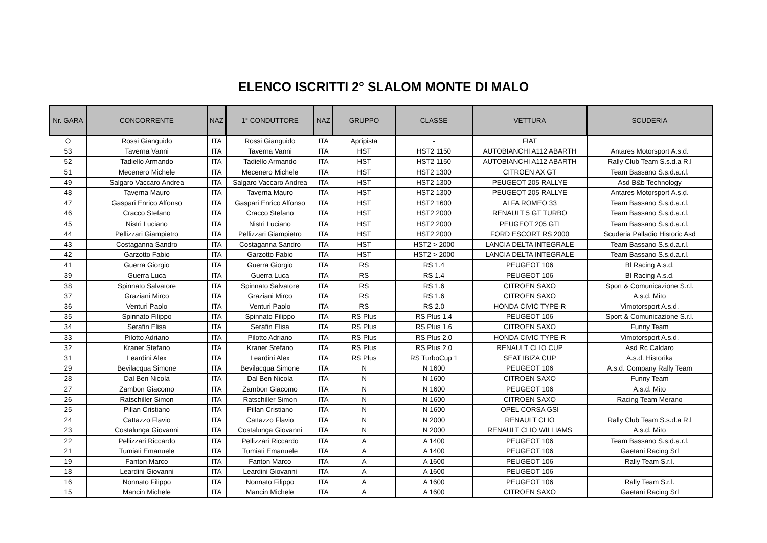ELENCO ISCRITTI 2° SLALOM MONTE DI MALO
| Nr. GARA | CONCORRENTE | NAZ | 1° CONDUTTORE | NAZ | GRUPPO | CLASSE | VETTURA | SCUDERIA |
| --- | --- | --- | --- | --- | --- | --- | --- | --- |
| O | Rossi Gianguido | ITA | Rossi Gianguido | ITA | Apripista | - | FIAT | |
| 53 | Taverna Vanni | ITA | Taverna Vanni | ITA | HST | HST2 1150 | AUTOBIANCHI A112 ABARTH | Antares Motorsport A.s.d. |
| 52 | Tadiello Armando | ITA | Tadiello Armando | ITA | HST | HST2 1150 | AUTOBIANCHI A112 ABARTH | Rally Club Team S.s.d.a R.l |
| 51 | Mecenero Michele | ITA | Mecenero Michele | ITA | HST | HST2 1300 | CITROEN AX GT | Team Bassano S.s.d.a.r.l. |
| 49 | Salgaro Vaccaro Andrea | ITA | Salgaro Vaccaro Andrea | ITA | HST | HST2 1300 | PEUGEOT 205 RALLYE | Asd B&b Technology |
| 48 | Taverna Mauro | ITA | Taverna Mauro | ITA | HST | HST2 1300 | PEUGEOT 205 RALLYE | Antares Motorsport A.s.d. |
| 47 | Gaspari Enrico Alfonso | ITA | Gaspari Enrico Alfonso | ITA | HST | HST2 1600 | ALFA ROMEO 33 | Team Bassano S.s.d.a.r.l. |
| 46 | Cracco Stefano | ITA | Cracco Stefano | ITA | HST | HST2 2000 | RENAULT 5 GT TURBO | Team Bassano S.s.d.a.r.l. |
| 45 | Nistri Luciano | ITA | Nistri Luciano | ITA | HST | HST2 2000 | PEUGEOT 205 GTI | Team Bassano S.s.d.a.r.l. |
| 44 | Pellizzari Giampietro | ITA | Pellizzari Giampietro | ITA | HST | HST2 2000 | FORD ESCORT RS 2000 | Scuderia Palladio Historic Asd |
| 43 | Costaganna Sandro | ITA | Costaganna Sandro | ITA | HST | HST2 > 2000 | LANCIA DELTA INTEGRALE | Team Bassano S.s.d.a.r.l. |
| 42 | Garzotto Fabio | ITA | Garzotto Fabio | ITA | HST | HST2 > 2000 | LANCIA DELTA INTEGRALE | Team Bassano S.s.d.a.r.l. |
| 41 | Guerra Giorgio | ITA | Guerra Giorgio | ITA | RS | RS 1.4 | PEUGEOT 106 | Bl Racing A.s.d. |
| 39 | Guerra Luca | ITA | Guerra Luca | ITA | RS | RS 1.4 | PEUGEOT 106 | Bl Racing A.s.d. |
| 38 | Spinnato Salvatore | ITA | Spinnato Salvatore | ITA | RS | RS 1.6 | CITROEN SAXO | Sport & Comunicazione S.r.l. |
| 37 | Graziani Mirco | ITA | Graziani Mirco | ITA | RS | RS 1.6 | CITROEN SAXO | A.s.d. Mito |
| 36 | Venturi Paolo | ITA | Venturi Paolo | ITA | RS | RS 2.0 | HONDA CIVIC TYPE-R | Vimotorsport A.s.d. |
| 35 | Spinnato Filippo | ITA | Spinnato Filippo | ITA | RS Plus | RS Plus 1.4 | PEUGEOT 106 | Sport & Comunicazione S.r.l. |
| 34 | Serafin Elisa | ITA | Serafin Elisa | ITA | RS Plus | RS Plus 1.6 | CITROEN SAXO | Funny Team |
| 33 | Pilotto Adriano | ITA | Pilotto Adriano | ITA | RS Plus | RS Plus 2.0 | HONDA CIVIC TYPE-R | Vimotorsport A.s.d. |
| 32 | Kraner Stefano | ITA | Kraner Stefano | ITA | RS Plus | RS Plus 2.0 | RENAULT CLIO CUP | Asd Rc Caldaro |
| 31 | Leardini Alex | ITA | Leardini Alex | ITA | RS Plus | RS TurboCup 1 | SEAT IBIZA CUP | A.s.d. Historika |
| 29 | Bevilacqua Simone | ITA | Bevilacqua Simone | ITA | N | N 1600 | PEUGEOT 106 | A.s.d. Company Rally Team |
| 28 | Dal Ben Nicola | ITA | Dal Ben Nicola | ITA | N | N 1600 | CITROEN SAXO | Funny Team |
| 27 | Zambon Giacomo | ITA | Zambon Giacomo | ITA | N | N 1600 | PEUGEOT 106 | A.s.d. Mito |
| 26 | Ratschiller Simon | ITA | Ratschiller Simon | ITA | N | N 1600 | CITROEN SAXO | Racing Team Merano |
| 25 | Pillan Cristiano | ITA | Pillan Cristiano | ITA | N | N 1600 | OPEL CORSA GSI | |
| 24 | Cattazzo Flavio | ITA | Cattazzo Flavio | ITA | N | N 2000 | RENAULT CLIO | Rally Club Team S.s.d.a R.l |
| 23 | Costalunga Giovanni | ITA | Costalunga Giovanni | ITA | N | N 2000 | RENAULT CLIO WILLIAMS | A.s.d. Mito |
| 22 | Pellizzari Riccardo | ITA | Pellizzari Riccardo | ITA | A | A 1400 | PEUGEOT 106 | Team Bassano S.s.d.a.r.l. |
| 21 | Tumiati Emanuele | ITA | Tumiati Emanuele | ITA | A | A 1400 | PEUGEOT 106 | Gaetani Racing Srl |
| 19 | Fanton Marco | ITA | Fanton Marco | ITA | A | A 1600 | PEUGEOT 106 | Rally Team S.r.l. |
| 18 | Leardini Giovanni | ITA | Leardini Giovanni | ITA | A | A 1600 | PEUGEOT 106 | |
| 16 | Nonnato Filippo | ITA | Nonnato Filippo | ITA | A | A 1600 | PEUGEOT 106 | Rally Team S.r.l. |
| 15 | Mancin Michele | ITA | Mancin Michele | ITA | A | A 1600 | CITROEN SAXO | Gaetani Racing Srl |